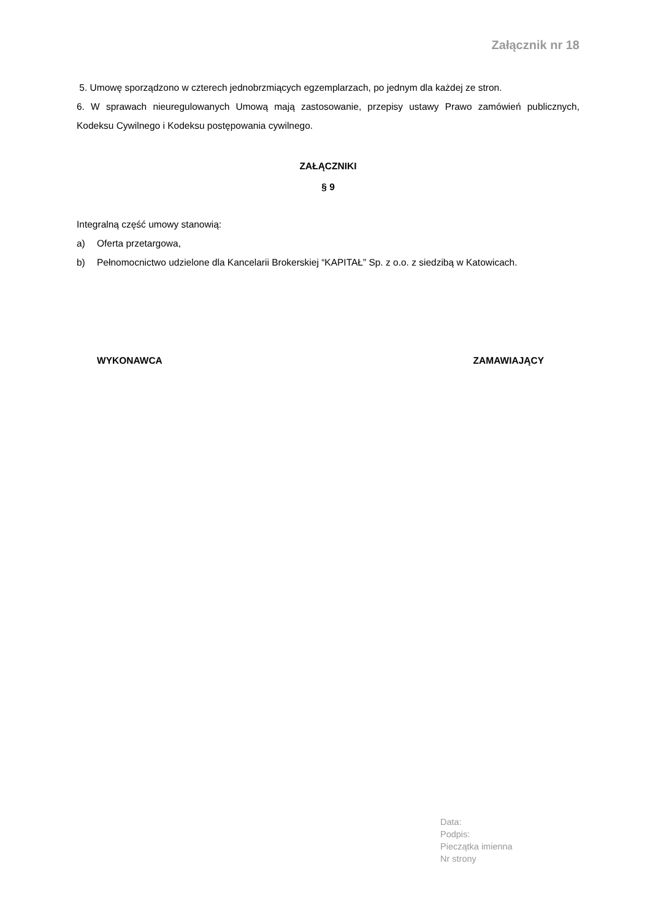Załącznik nr 18
5. Umowę sporządzono w czterech jednobrzmiących egzemplarzach, po jednym dla każdej ze stron.
6. W sprawach nieuregulowanych Umową mają zastosowanie, przepisy ustawy Prawo zamówień publicznych, Kodeksu Cywilnego i Kodeksu postępowania cywilnego.
ZAŁĄCZNIKI
§ 9
Integralną część umowy stanowią:
a) Oferta przetargowa,
b) Pełnomocnictwo udzielone dla Kancelarii Brokerskiej “KAPITAŁ” Sp. z o.o. z siedzibą w Katowicach.
WYKONAWCA ZAMAWIAJĄCY
Data:
Podpis:
Pieczątka imienna
Nr strony